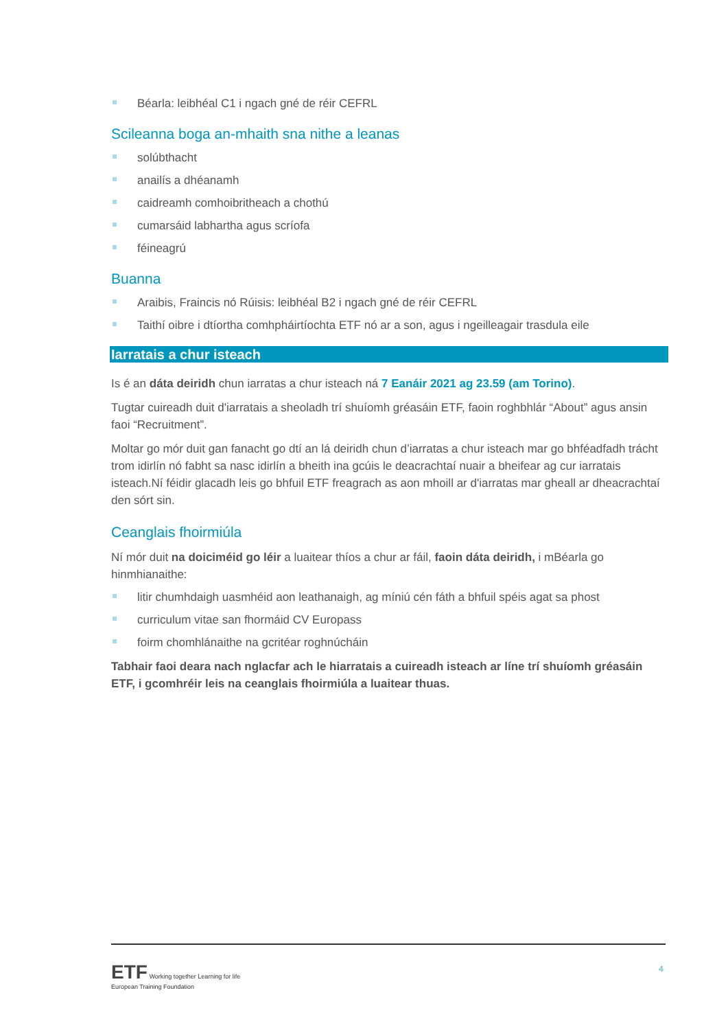Béarla: leibhéal C1 i ngach gné de réir CEFRL
Scileanna boga an-mhaith sna nithe a leanas
solúbthacht
anailís a dhéanamh
caidreamh comhoibritheach a chothú
cumarsáid labhartha agus scríofa
féineagrú
Buanna
Araibis, Fraincis nó Rúisis: leibhéal B2 i ngach gné de réir CEFRL
Taithí oibre i dtíortha comhpháirtíochta ETF nó ar a son, agus i ngeilleagair trasdula eile
Iarratais a chur isteach
Is é an dáta deiridh chun iarratas a chur isteach ná 7 Eanáir 2021 ag 23.59 (am Torino).
Tugtar cuireadh duit d'iarratais a sheoladh trí shuíomh gréasáin ETF, faoin roghbhlár “About” agus ansin faoi “Recruitment”.
Moltar go mór duit gan fanacht go dtí an lá deiridh chun d’iarratas a chur isteach mar go bhféadfadh trácht trom idirlín nó fabht sa nasc idirlín a bheith ina gcúis le deacrachtaí nuair a bheifear ag cur iarratais isteach.Ní féidir glacadh leis go bhfuil ETF freagrach as aon mhoill ar d'iarratas mar gheall ar dheacrachtaí den sórt sin.
Ceanglais fhoirmiúla
Ní mór duit na doiciméid go léir a luaitear thíos a chur ar fáil, faoin dáta deiridh, i mBéarla go hinmhianaithe:
litir chumhdaigh uasmhéid aon leathanaigh, ag míniú cén fáth a bhfuil spéis agat sa phost
curriculum vitae san fhormáid CV Europass
foirm chomhlánaithe na gcritéar roghnúcháin
Tabhair faoi deara nach nglacfar ach le hiarratais a cuireadh isteach ar líne trí shuíomh gréasáin ETF, i gcomhréir leis na ceanglais fhoirmiúla a luaitear thuas.
ETF Working together Learning for life
European Training Foundation
4